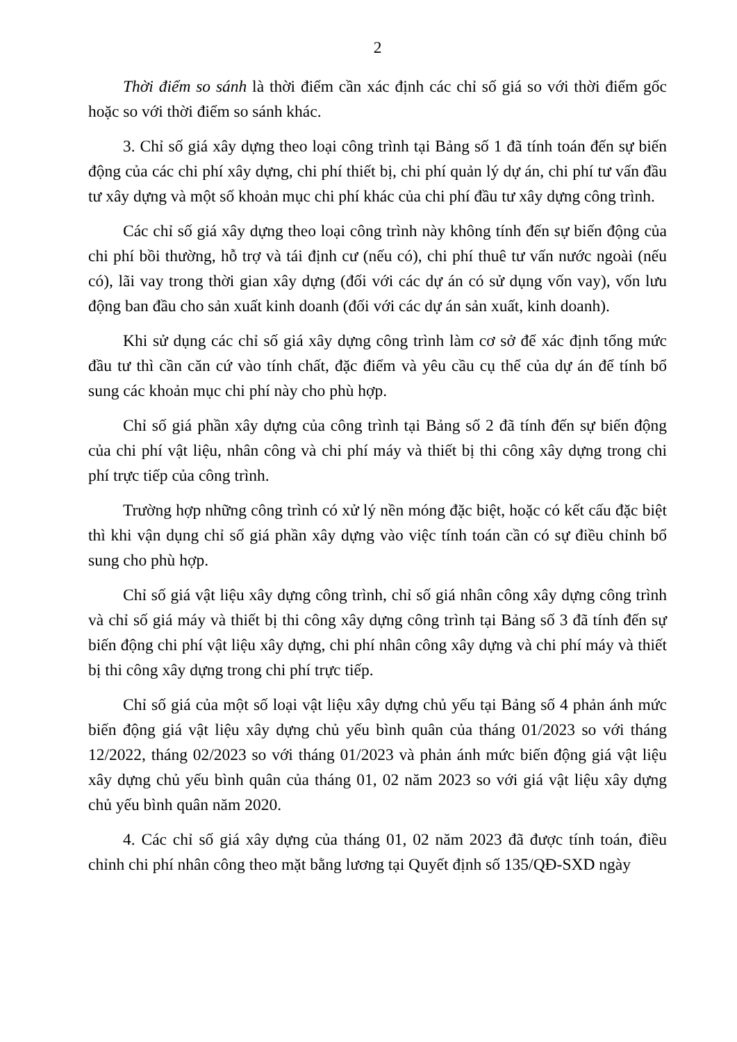2
Thời điểm so sánh là thời điểm cần xác định các chỉ số giá so với thời điểm gốc hoặc so với thời điểm so sánh khác.
3. Chỉ số giá xây dựng theo loại công trình tại Bảng số 1 đã tính toán đến sự biến động của các chi phí xây dựng, chi phí thiết bị, chi phí quản lý dự án, chi phí tư vấn đầu tư xây dựng và một số khoản mục chi phí khác của chi phí đầu tư xây dựng công trình.
Các chỉ số giá xây dựng theo loại công trình này không tính đến sự biến động của chi phí bồi thường, hỗ trợ và tái định cư (nếu có), chi phí thuê tư vấn nước ngoài (nếu có), lãi vay trong thời gian xây dựng (đối với các dự án có sử dụng vốn vay), vốn lưu động ban đầu cho sản xuất kinh doanh (đối với các dự án sản xuất, kinh doanh).
Khi sử dụng các chỉ số giá xây dựng công trình làm cơ sở để xác định tổng mức đầu tư thì cần căn cứ vào tính chất, đặc điểm và yêu cầu cụ thể của dự án để tính bổ sung các khoản mục chi phí này cho phù hợp.
Chỉ số giá phần xây dựng của công trình tại Bảng số 2 đã tính đến sự biến động của chi phí vật liệu, nhân công và chi phí máy và thiết bị thi công xây dựng trong chi phí trực tiếp của công trình.
Trường hợp những công trình có xử lý nền móng đặc biệt, hoặc có kết cấu đặc biệt thì khi vận dụng chỉ số giá phần xây dựng vào việc tính toán cần có sự điều chỉnh bổ sung cho phù hợp.
Chỉ số giá vật liệu xây dựng công trình, chỉ số giá nhân công xây dựng công trình và chỉ số giá máy và thiết bị thi công xây dựng công trình tại Bảng số 3 đã tính đến sự biến động chi phí vật liệu xây dựng, chi phí nhân công xây dựng và chi phí máy và thiết bị thi công xây dựng trong chi phí trực tiếp.
Chỉ số giá của một số loại vật liệu xây dựng chủ yếu tại Bảng số 4 phản ánh mức biến động giá vật liệu xây dựng chủ yếu bình quân của tháng 01/2023 so với tháng 12/2022, tháng 02/2023 so với tháng 01/2023 và phản ánh mức biến động giá vật liệu xây dựng chủ yếu bình quân của tháng 01, 02 năm 2023 so với giá vật liệu xây dựng chủ yếu bình quân năm 2020.
4. Các chỉ số giá xây dựng của tháng 01, 02 năm 2023 đã được tính toán, điều chỉnh chi phí nhân công theo mặt bằng lương tại Quyết định số 135/QĐ-SXD ngày